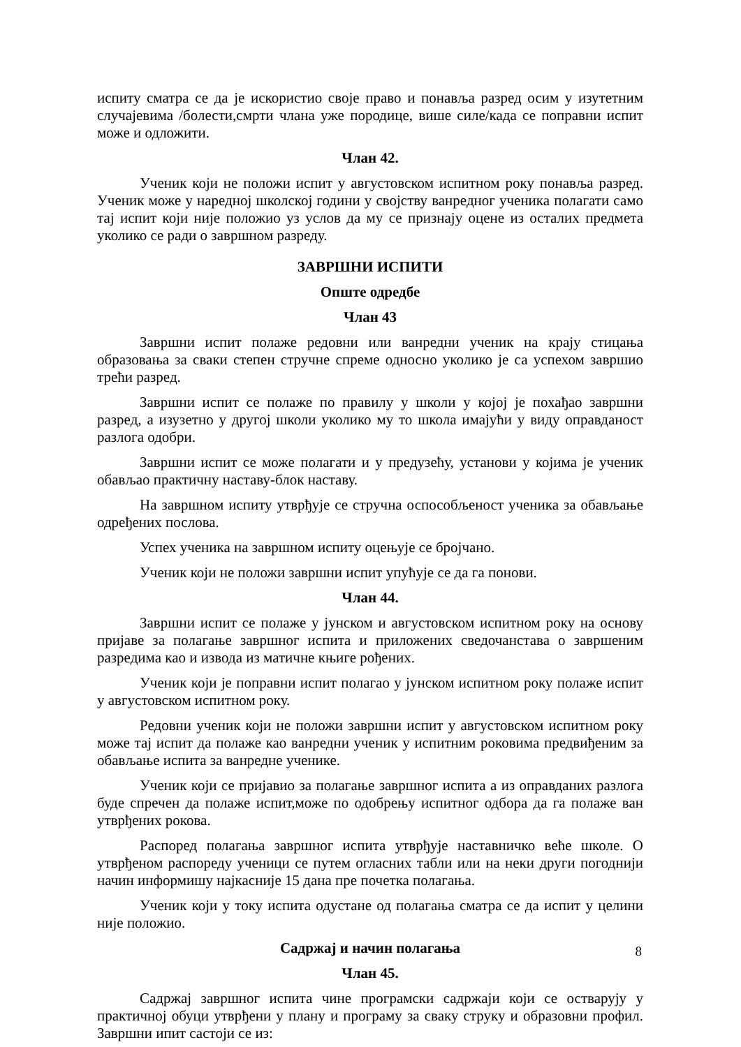испиту сматра се да је искористио своје право и понавља разред осим у изутетним случајевима /болести,смрти члана уже породице, више силе/када се поправни испит може и одложити.
Члан 42.
Ученик који не положи испит у августовском испитном року понавља разред. Ученик може у наредној школској години у својству ванредног ученика полагати само тај испит који није положио уз услов да му се признају оцене из осталих предмета уколико се ради о завршном разреду.
ЗАВРШНИ ИСПИТИ
Опште одредбе
Члан 43
Завршни испит полаже редовни или ванредни ученик на крају стицања образовања за сваки степен стручне спреме односно уколико је са успехом завршио трећи разред.
Завршни испит се полаже по правилу у школи у којој је похађао завршни разред, а изузетно у другој школи уколико му то школа имајући у виду оправданост разлога одобри.
Завршни испит се може полагати и у предузећу, установи у којима је ученик обављао практичну наставу-блок наставу.
На завршном испиту утврђује се стручна оспособљеност ученика за обављање одређених послова.
Успех ученика на завршном испиту оцењује се бројчано.
Ученик који не положи завршни испит упућује се да га понови.
Члан 44.
Завршни испит се полаже у јунском и августовском испитном року на основу пријаве за полагање завршног испита и приложених сведочанстава о завршеним разредима као и извода из матичне књиге рођених.
Ученик који је поправни испит полагао у јунском испитном року полаже испит у августовском испитном року.
Редовни ученик који не положи завршни испит у августовском испитном року може тај испит да полаже као ванредни ученик у испитним роковима предвиђеним за обављање испита за ванредне ученике.
Ученик који се пријавио за полагање завршног испита а из оправданих разлога буде спречен да полаже испит,може по одобрењу испитног одбора да га полаже ван утврђених рокова.
Распоред полагања завршног испита утврђује наставничко веће школе. О утврђеном распореду ученици се путем огласних табли или на неки други погоднији начин информишу најкасније 15 дана пре почетка полагања.
Ученик који у току испита одустане од полагања сматра се да испит у целини није положио.
Садржај и начин полагања
Члан 45.
Садржај завршног испита чине програмски садржаји који се остварују у практичној обуци утврђени у плану и програму за сваку струку и образовни профил. Завршни ипит састоји се из:
8